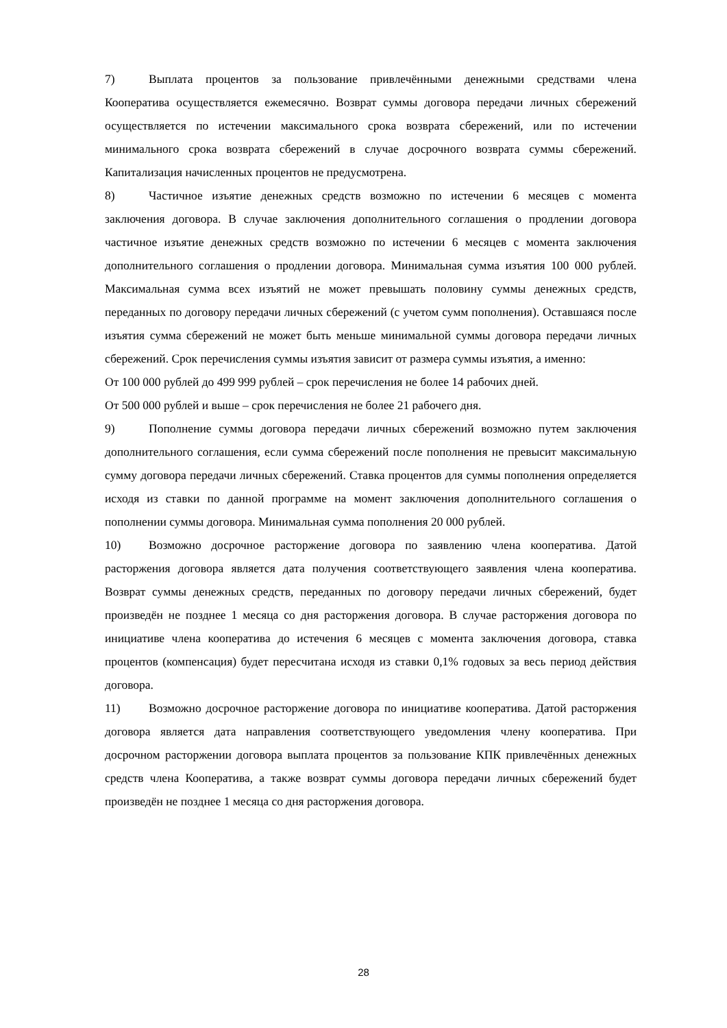7) Выплата процентов за пользование привлечёнными денежными средствами члена Кооператива осуществляется ежемесячно. Возврат суммы договора передачи личных сбережений осуществляется по истечении максимального срока возврата сбережений, или по истечении минимального срока возврата сбережений в случае досрочного возврата суммы сбережений. Капитализация начисленных процентов не предусмотрена.
8) Частичное изъятие денежных средств возможно по истечении 6 месяцев с момента заключения договора. В случае заключения дополнительного соглашения о продлении договора частичное изъятие денежных средств возможно по истечении 6 месяцев с момента заключения дополнительного соглашения о продлении договора. Минимальная сумма изъятия 100 000 рублей. Максимальная сумма всех изъятий не может превышать половину суммы денежных средств, переданных по договору передачи личных сбережений (с учетом сумм пополнения). Оставшаяся после изъятия сумма сбережений не может быть меньше минимальной суммы договора передачи личных сбережений. Срок перечисления суммы изъятия зависит от размера суммы изъятия, а именно:
От 100 000 рублей до 499 999 рублей – срок перечисления не более 14 рабочих дней.
От 500 000 рублей и выше – срок перечисления не более 21 рабочего дня.
9) Пополнение суммы договора передачи личных сбережений возможно путем заключения дополнительного соглашения, если сумма сбережений после пополнения не превысит максимальную сумму договора передачи личных сбережений. Ставка процентов для суммы пополнения определяется исходя из ставки по данной программе на момент заключения дополнительного соглашения о пополнении суммы договора. Минимальная сумма пополнения 20 000 рублей.
10) Возможно досрочное расторжение договора по заявлению члена кооператива. Датой расторжения договора является дата получения соответствующего заявления члена кооператива. Возврат суммы денежных средств, переданных по договору передачи личных сбережений, будет произведён не позднее 1 месяца со дня расторжения договора. В случае расторжения договора по инициативе члена кооператива до истечения 6 месяцев с момента заключения договора, ставка процентов (компенсация) будет пересчитана исходя из ставки 0,1% годовых за весь период действия договора.
11) Возможно досрочное расторжение договора по инициативе кооператива. Датой расторжения договора является дата направления соответствующего уведомления члену кооператива. При досрочном расторжении договора выплата процентов за пользование КПК привлечённых денежных средств члена Кооператива, а также возврат суммы договора передачи личных сбережений будет произведён не позднее 1 месяца со дня расторжения договора.
28